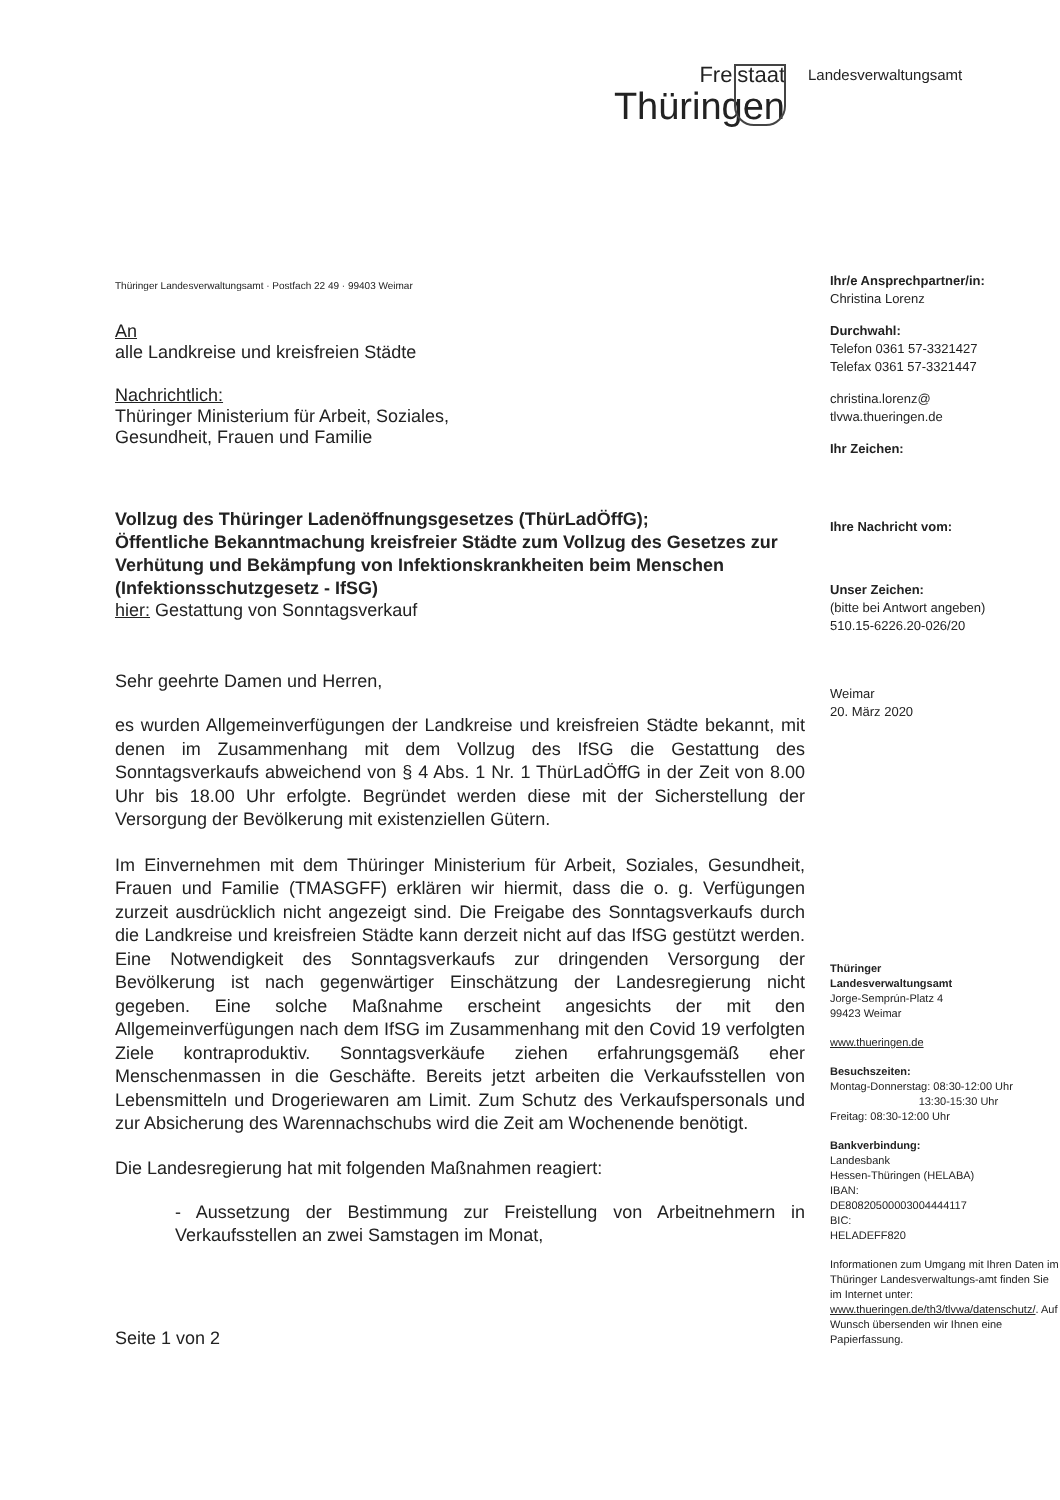Freistaat
Thüringen
Landesverwaltungsamt
Thüringer Landesverwaltungsamt · Postfach 22 49 · 99403 Weimar
An
alle Landkreise und kreisfreien Städte
Nachrichtlich:
Thüringer Ministerium für Arbeit, Soziales,
Gesundheit, Frauen und Familie
Vollzug des Thüringer Ladenöffnungsgesetzes (ThürLadÖffG);
Öffentliche Bekanntmachung kreisfreier Städte zum Vollzug des Gesetzes zur Verhütung und Bekämpfung von Infektionskrankheiten beim Menschen (Infektionsschutzgesetz - IfSG)
hier: Gestattung von Sonntagsverkauf
Sehr geehrte Damen und Herren,
es wurden Allgemeinverfügungen der Landkreise und kreisfreien Städte bekannt, mit denen im Zusammenhang mit dem Vollzug des IfSG die Gestattung des Sonntagsverkaufs abweichend von § 4 Abs. 1 Nr. 1 ThürLadÖffG in der Zeit von 8.00 Uhr bis 18.00 Uhr erfolgte. Begründet werden diese mit der Sicherstellung der Versorgung der Bevölkerung mit existenziellen Gütern.
Im Einvernehmen mit dem Thüringer Ministerium für Arbeit, Soziales, Gesundheit, Frauen und Familie (TMASGFF) erklären wir hiermit, dass die o. g. Verfügungen zurzeit ausdrücklich nicht angezeigt sind. Die Freigabe des Sonntagsverkaufs durch die Landkreise und kreisfreien Städte kann derzeit nicht auf das IfSG gestützt werden. Eine Notwendigkeit des Sonntagsverkaufs zur dringenden Versorgung der Bevölkerung ist nach gegenwärtiger Einschätzung der Landesregierung nicht gegeben. Eine solche Maßnahme erscheint angesichts der mit den Allgemeinverfügungen nach dem IfSG im Zusammenhang mit den Covid 19 verfolgten Ziele kontraproduktiv. Sonntagsverkäufe ziehen erfahrungsgemäß eher Menschenmassen in die Geschäfte. Bereits jetzt arbeiten die Verkaufsstellen von Lebensmitteln und Drogeriewaren am Limit. Zum Schutz des Verkaufspersonals und zur Absicherung des Warennachschubs wird die Zeit am Wochenende benötigt.
Die Landesregierung hat mit folgenden Maßnahmen reagiert:
- Aussetzung der Bestimmung zur Freistellung von Arbeitnehmern in Verkaufsstellen an zwei Samstagen im Monat,
Seite 1 von 2
Ihr/e Ansprechpartner/in:
Christina Lorenz
Durchwahl:
Telefon 0361 57-3321427
Telefax 0361 57-3321447
christina.lorenz@
tlvwa.thueringen.de
Ihr Zeichen:
Ihre Nachricht vom:
Unser Zeichen:
(bitte bei Antwort angeben)
510.15-6226.20-026/20
Weimar
20. März 2020
Thüringer
Landesverwaltungsamt
Jorge-Semprún-Platz 4
99423 Weimar
www.thueringen.de
Besuchszeiten:
Montag-Donnerstag: 08:30-12:00 Uhr
13:30-15:30 Uhr
Freitag: 08:30-12:00 Uhr
Bankverbindung:
Landesbank
Hessen-Thüringen (HELABA)
IBAN:
DE80820500003004444117
BIC:
HELADEFF820
Informationen zum Umgang mit Ihren Daten im Thüringer Landesverwaltungs-amt finden Sie im Internet unter: www.thueringen.de/th3/tlvwa/datenschutz/. Auf Wunsch übersenden wir Ihnen eine Papierfassung.